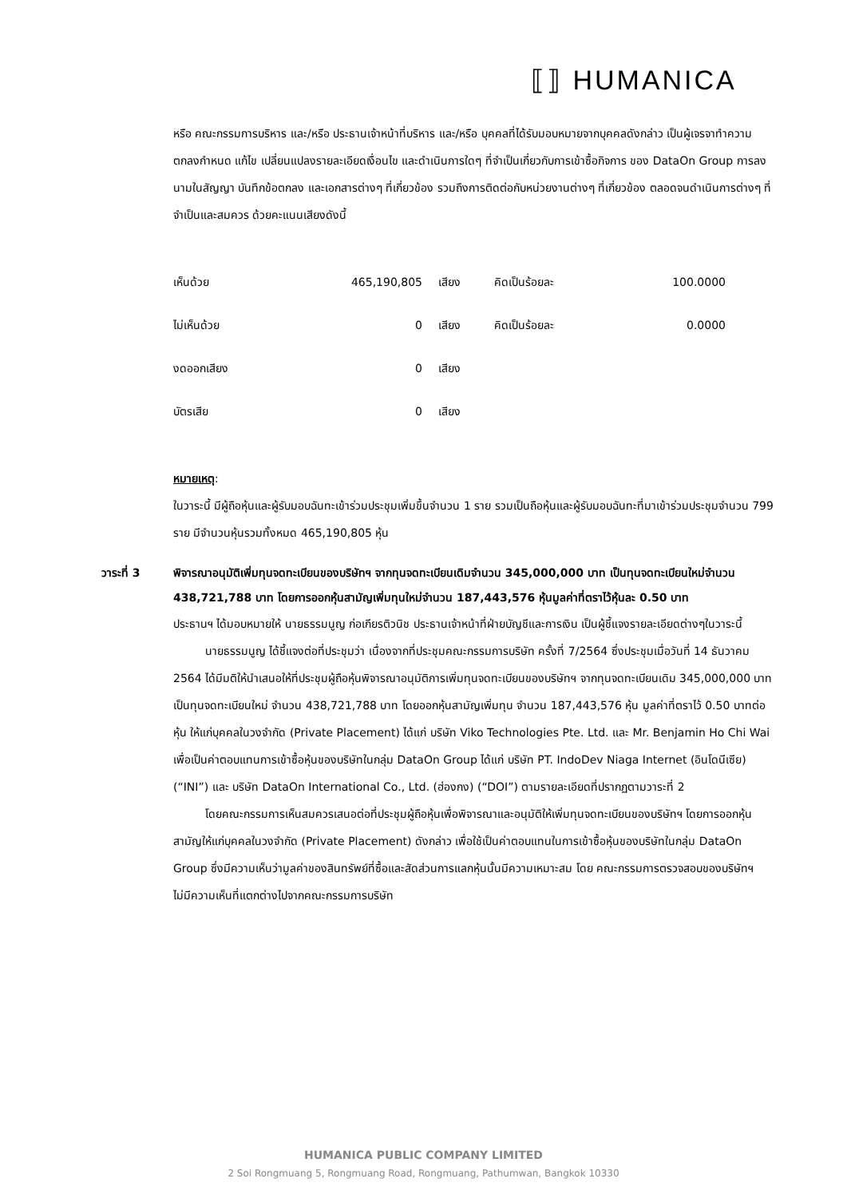⟦⟧ HUMANICA
หรือ คณะกรรมการบริหาร และ/หรือ ประธานเจ้าหน้าที่บริหาร และ/หรือ บุคคลที่ได้รับมอบหมายจากบุคคลดังกล่าว เป็นผู้เจรจาทำความตกลงกำหนด แก้ไข เปลี่ยนแปลงรายละเอียดเงื่อนไข และดำเนินการใดๆ ที่จำเป็นเกี่ยวกับการเข้าซื้อกิจการ ของ DataOn Group การลงนามในสัญญา บันทึกข้อตกลง และเอกสารต่างๆ ที่เกี่ยวข้อง รวมถึงการติดต่อกับหน่วยงานต่างๆ ที่เกี่ยวข้อง ตลอดจนดำเนินการต่างๆ ที่จำเป็นและสมควร ด้วยคะแนนเสียงดังนี้
| เห็นด้วย | 465,190,805 | เสียง | คิดเป็นร้อยละ | 100.0000 |
| ไม่เห็นด้วย | 0 | เสียง | คิดเป็นร้อยละ | 0.0000 |
| งดออกเสียง | 0 | เสียง | | |
| บัตรเสีย | 0 | เสียง | | |
หมายเหตุ:
ในวาระนี้ มีผู้ถือหุ้นและผู้รับมอบฉันทะเข้าร่วมประชุมเพิ่มขึ้นจำนวน 1 ราย รวมเป็นถือหุ้นและผู้รับมอบฉันทะที่มาเข้าร่วมประชุมจำนวน 799 ราย มีจำนวนหุ้นรวมทั้งหมด 465,190,805 หุ้น
วาระที่ 3 พิจารณาอนุมัติเพิ่มทุนจดทะเบียนของบริษัทฯ จากทุนจดทะเบียนเดิมจำนวน 345,000,000 บาท เป็นทุนจดทะเบียนใหม่จำนวน 438,721,788 บาท โดยการออกหุ้นสามัญเพิ่มทุนใหม่จำนวน 187,443,576 หุ้นมูลค่าที่ตราไว้หุ้นละ 0.50 บาท
ประธานฯ ได้มอบหมายให้ นายธรรมนูญ ก่อเกียรติวนิช ประธานเจ้าหน้าที่ฝ่ายบัญชีและการเงิน เป็นผู้ชี้แจงรายละเอียดต่างๆในวาระนี้
นายธรรมนูญ ได้ชี้แจงต่อที่ประชุมว่า เนื่องจากที่ประชุมคณะกรรมการบริษัท ครั้งที่ 7/2564 ซึ่งประชุมเมื่อวันที่ 14 ธันวาคม 2564 ได้มีมติให้นำเสนอให้ที่ประชุมผู้ถือหุ้นพิจารณาอนุมัติการเพิ่มทุนจดทะเบียนของบริษัทฯ จากทุนจดทะเบียนเดิม 345,000,000 บาท เป็นทุนจดทะเบียนใหม่ จำนวน 438,721,788 บาท โดยออกหุ้นสามัญเพิ่มทุน จำนวน 187,443,576 หุ้น มูลค่าที่ตราไว้ 0.50 บาทต่อหุ้น ให้แก่บุคคลในวงจำกัด (Private Placement) ได้แก่ บริษัท Viko Technologies Pte. Ltd. และ Mr. Benjamin Ho Chi Wai เพื่อเป็นค่าตอบแทนการเข้าซื้อหุ้นของบริษัทในกลุ่ม DataOn Group ได้แก่ บริษัท PT. IndoDev Niaga Internet (อินโดนีเซีย) (“INI”) และ บริษัท DataOn International Co., Ltd. (ฮ่องกง) (“DOI”) ตามรายละเอียดที่ปรากฏตามวาระที่ 2
โดยคณะกรรมการเห็นสมควรเสนอต่อที่ประชุมผู้ถือหุ้นเพื่อพิจารณาและอนุมัติให้เพิ่มทุนจดทะเบียนของบริษัทฯ โดยการออกหุ้นสามัญให้แก่บุคคลในวงจำกัด (Private Placement) ดังกล่าว เพื่อใช้เป็นค่าตอบแทนในการเข้าซื้อหุ้นของบริษัทในกลุ่ม DataOn Group ซึ่งมีความเห็นว่ามูลค่าของสินทรัพย์ที่ซื้อและสัดส่วนการแลกหุ้นนั้นมีความเหมาะสม โดย คณะกรรมการตรวจสอบของบริษัทฯ ไม่มีความเห็นที่แตกต่างไปจากคณะกรรมการบริษัท
HUMANICA PUBLIC COMPANY LIMITED
2 Soi Rongmuang 5, Rongmuang Road, Rongmuang, Pathumwan, Bangkok 10330